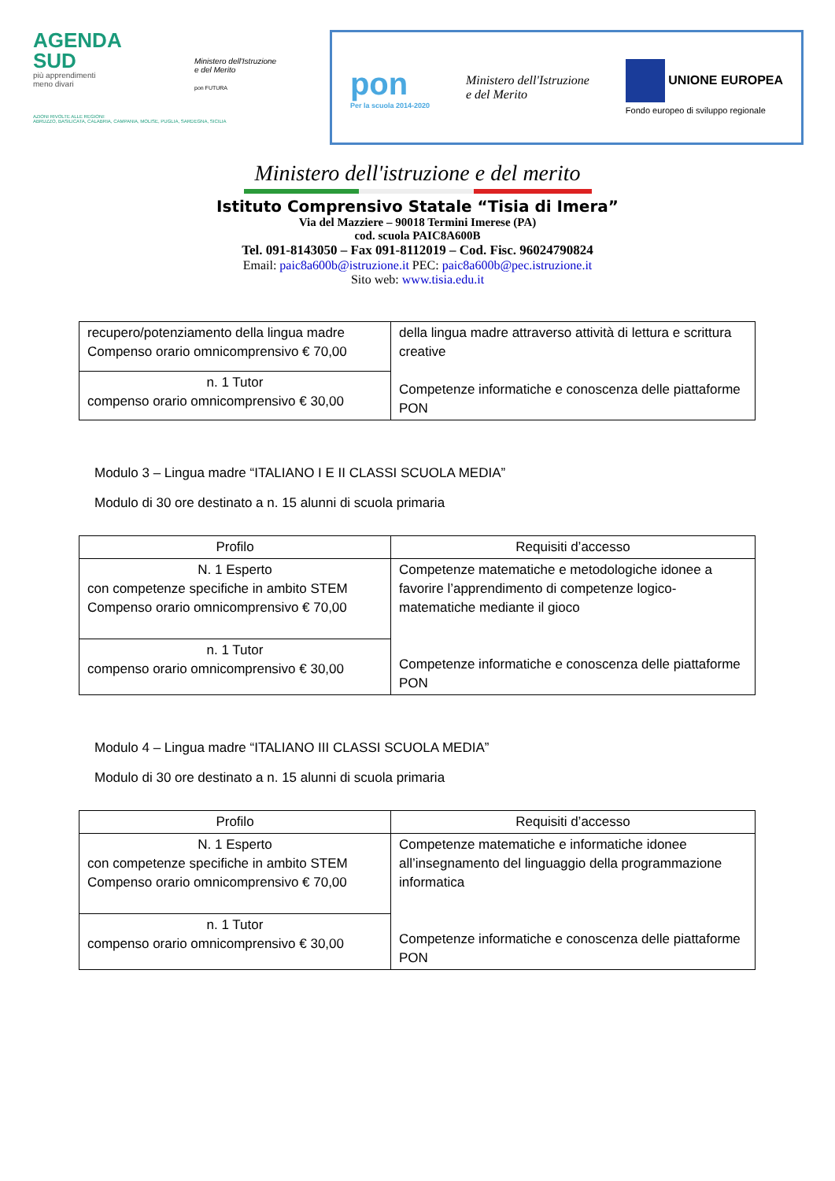AGENDA
SUD
più apprendimenti
meno divari
Ministero dell'Istruzione
e del Merito
pon FUTURA
AZIONI RIVOLTE ALLE REGIONI:
ABRUZZO, BASILICATA, CALABRIA, CAMPANIA, MOLISE, PUGLIA, SARDEGNA, SICILIA
pon
Per la scuola 2014-2020
Ministero dell'Istruzione
e del Merito
UNIONE EUROPEA
Fondo europeo di sviluppo regionale
Ministero dell'istruzione e del merito
Istituto Comprensivo Statale “Tisia di Imera”
Via del Mazziere – 90018 Termini Imerese (PA)
cod. scuola PAIC8A600B
Tel. 091-8143050 – Fax 091-8112019 – Cod. Fisc. 96024790824
Email: paic8a600b@istruzione.it PEC: paic8a600b@pec.istruzione.it
Sito web: www.tisia.edu.it
| recupero/potenziamento della lingua madre Compenso orario omnicomprensivo € 70,00 | della lingua madre attraverso attività di lettura e scrittura creative Competenze informatiche e conoscenza delle piattaforme PON |
| n. 1 Tutor compenso orario omnicomprensivo € 30,00 | |
Modulo 3 – Lingua madre “ITALIANO I E II CLASSI SCUOLA MEDIA”
Modulo di 30 ore destinato a n. 15 alunni di scuola primaria
| Profilo | Requisiti d’accesso |
| --- | --- |
| N. 1 Esperto con competenze specifiche in ambito STEM Compenso orario omnicomprensivo € 70,00 | Competenze matematiche e metodologiche idonee a favorire l’apprendimento di competenze logico-matematiche mediante il gioco Competenze informatiche e conoscenza delle piattaforme PON |
| n. 1 Tutor compenso orario omnicomprensivo € 30,00 | |
Modulo 4 – Lingua madre “ITALIANO III CLASSI SCUOLA MEDIA”
Modulo di 30 ore destinato a n. 15 alunni di scuola primaria
| Profilo | Requisiti d’accesso |
| --- | --- |
| N. 1 Esperto con competenze specifiche in ambito STEM Compenso orario omnicomprensivo € 70,00 | Competenze matematiche e informatiche idonee all’insegnamento del linguaggio della programmazione informatica Competenze informatiche e conoscenza delle piattaforme PON |
| n. 1 Tutor compenso orario omnicomprensivo € 30,00 | |